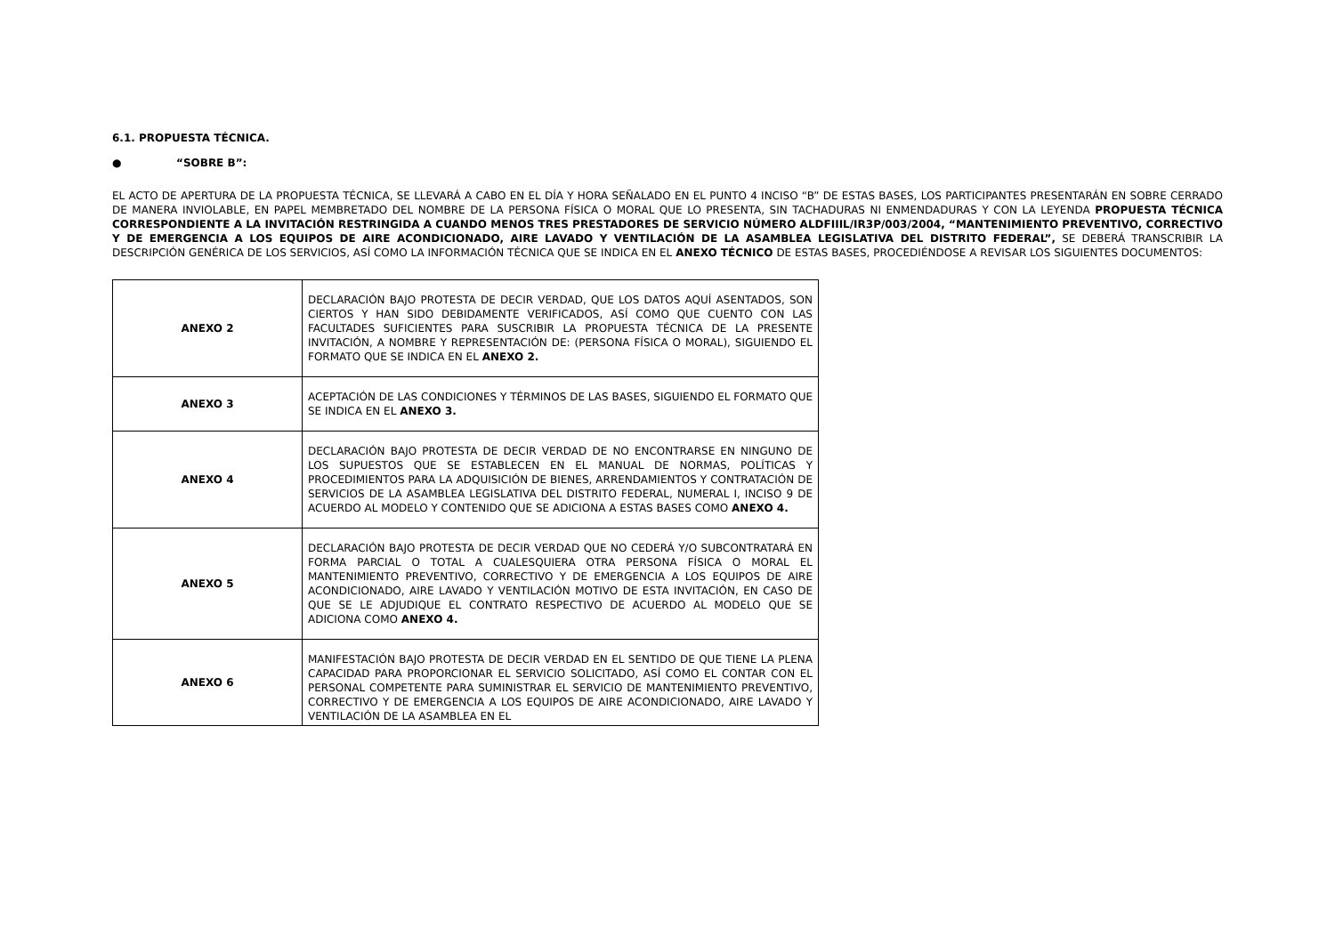6.1. PROPUESTA TÉCNICA.
● “SOBRE B”:
EL ACTO DE APERTURA DE LA PROPUESTA TÉCNICA, SE LLEVARÁ A CABO EN EL DÍA Y HORA SEÑALADO EN EL PUNTO 4 INCISO “B” DE ESTAS BASES, LOS PARTICIPANTES PRESENTARÁN EN SOBRE CERRADO DE MANERA INVIOLABLE, EN PAPEL MEMBRETADO DEL NOMBRE DE LA PERSONA FÍSICA O MORAL QUE LO PRESENTA, SIN TACHADURAS NI ENMENDADURAS Y CON LA LEYENDA PROPUESTA TÉCNICA CORRESPONDIENTE A LA INVITACIÓN RESTRINGIDA A CUANDO MENOS TRES PRESTADORES DE SERVICIO NÚMERO ALDFIIIL/IR3P/003/2004, “MANTENIMIENTO PREVENTIVO, CORRECTIVO Y DE EMERGENCIA A LOS EQUIPOS DE AIRE ACONDICIONADO, AIRE LAVADO Y VENTILACIÓN DE LA ASAMBLEA LEGISLATIVA DEL DISTRITO FEDERAL”, SE DEBERÁ TRANSCRIBIR LA DESCRIPCIÓN GENÉRICA DE LOS SERVICIOS, ASÍ COMO LA INFORMACIÓN TÉCNICA QUE SE INDICA EN EL ANEXO TÉCNICO DE ESTAS BASES, PROCEDIÉNDOSE A REVISAR LOS SIGUIENTES DOCUMENTOS:
| ANEXO 2 | DECLARACIÓN BAJO PROTESTA DE DECIR VERDAD, QUE LOS DATOS AQUÍ ASENTADOS, SON CIERTOS Y HAN SIDO DEBIDAMENTE VERIFICADOS, ASÍ COMO QUE CUENTO CON LAS FACULTADES SUFICIENTES PARA SUSCRIBIR LA PROPUESTA TÉCNICA DE LA PRESENTE INVITACIÓN, A NOMBRE Y REPRESENTACIÓN DE: (PERSONA FÍSICA O MORAL), SIGUIENDO EL FORMATO QUE SE INDICA EN EL ANEXO 2. |
| ANEXO 3 | ACEPTACIÓN DE LAS CONDICIONES Y TÉRMINOS DE LAS BASES, SIGUIENDO EL FORMATO QUE SE INDICA EN EL ANEXO 3. |
| ANEXO 4 | DECLARACIÓN BAJO PROTESTA DE DECIR VERDAD DE NO ENCONTRARSE EN NINGUNO DE LOS SUPUESTOS QUE SE ESTABLECEN EN EL MANUAL DE NORMAS, POLÍTICAS Y PROCEDIMIENTOS PARA LA ADQUISICIÓN DE BIENES, ARRENDAMIENTOS Y CONTRATACIÓN DE SERVICIOS DE LA ASAMBLEA LEGISLATIVA DEL DISTRITO FEDERAL, NUMERAL I, INCISO 9 DE ACUERDO AL MODELO Y CONTENIDO QUE SE ADICIONA A ESTAS BASES COMO ANEXO 4. |
| ANEXO 5 | DECLARACIÓN BAJO PROTESTA DE DECIR VERDAD QUE NO CEDERÁ Y/O SUBCONTRATARÁ EN FORMA PARCIAL O TOTAL A CUALESQUIERA OTRA PERSONA FÍSICA O MORAL EL MANTENIMIENTO PREVENTIVO, CORRECTIVO Y DE EMERGENCIA A LOS EQUIPOS DE AIRE ACONDICIONADO, AIRE LAVADO Y VENTILACIÓN MOTIVO DE ESTA INVITACIÓN, EN CASO DE QUE SE LE ADJUDIQUE EL CONTRATO RESPECTIVO DE ACUERDO AL MODELO QUE SE ADICIONA COMO ANEXO 4. |
| ANEXO 6 | MANIFESTACIÓN BAJO PROTESTA DE DECIR VERDAD EN EL SENTIDO DE QUE TIENE LA PLENA CAPACIDAD PARA PROPORCIONAR EL SERVICIO SOLICITADO, ASÍ COMO EL CONTAR CON EL PERSONAL COMPETENTE PARA SUMINISTRAR EL SERVICIO DE MANTENIMIENTO PREVENTIVO, CORRECTIVO Y DE EMERGENCIA A LOS EQUIPOS DE AIRE ACONDICIONADO, AIRE LAVADO Y VENTILACIÓN DE LA ASAMBLEA EN EL |